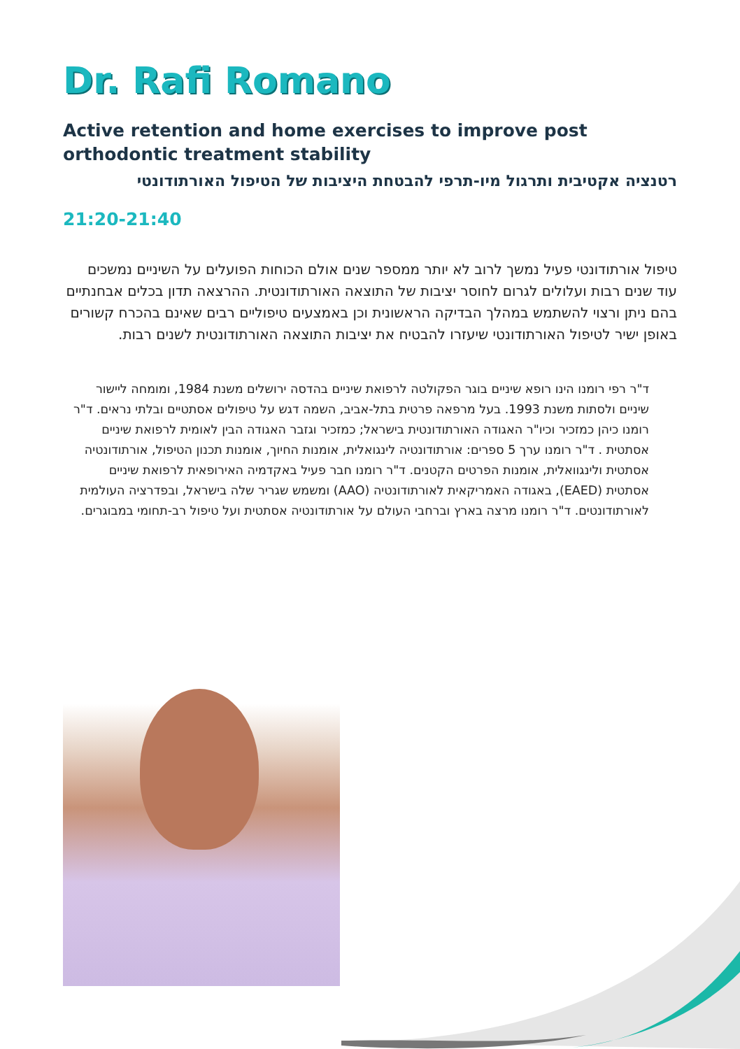Dr. Rafi Romano
Active retention and home exercises to improve post orthodontic treatment stability
רטנציה אקטיבית ותרגול מיו-תרפי להבטחת היציבות של הטיפול האורתודונטי
21:20-21:40
טיפול אורתודונטי פעיל נמשך לרוב לא יותר ממספר שנים אולם הכוחות הפועלים על השיניים נמשכים עוד שנים רבות ועלולים לגרום לחוסר יציבות של התוצאה האורתודונטית. ההרצאה תדון בכלים אבחנתיים בהם ניתן ורצוי להשתמש במהלך הבדיקה הראשונית וכן באמצעים טיפוליים רבים שאינם בהכרח קשורים באופן ישיר לטיפול האורתודונטי שיעזרו להבטיח את יציבות התוצאה האורתודונטית לשנים רבות.
ד"ר רפי רומנו הינו רופא שיניים בוגר הפקולטה לרפואת שיניים בהדסה ירושלים משנת 1984, ומומחה ליישור שיניים ולסתות משנת 1993. בעל מרפאה פרטית בתל-אביב, השמה דגש על טיפולים אסתטיים ובלתי נראים. ד"ר רומנו כיהן כמזכיר וכיו"ר האגודה האורתודונטית בישראל; כמזכיר וגזבר האגודה הבין לאומית לרפואת שיניים אסתטית . ד"ר רומנו ערך 5 ספרים: אורתודונטיה לינגואלית, אומנות החיוך, אומנות תכנון הטיפול, אורתודונטיה אסתטית ולינגוואלית, אומנות הפרטים הקטנים. ד"ר רומנו חבר פעיל באקדמיה האירופאית לרפואת שיניים אסתטית (EAED), באגודה האמריקאית לאורתודונטיה (AAO) ומשמש שגריר שלה בישראל, ובפדרציה העולמית לאורתודונטים. ד"ר רומנו מרצה בארץ וברחבי העולם על אורתודונטיה אסתטית ועל טיפול רב-תחומי במבוגרים.